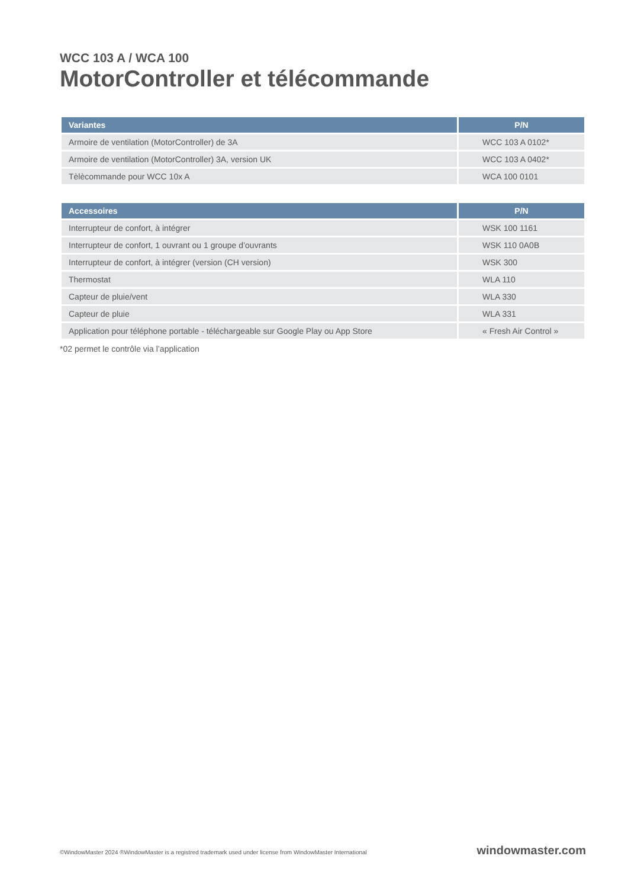WCC 103 A / WCA 100
MotorController et télécommande
| Variantes | P/N |
| --- | --- |
| Armoire de ventilation (MotorController) de 3A | WCC 103 A 0102* |
| Armoire de ventilation (MotorController) 3A, version UK | WCC 103 A 0402* |
| Tèlècommande pour WCC 10x A | WCA 100 0101 |
| Accessoires | P/N |
| --- | --- |
| Interrupteur de confort, à intégrer | WSK 100 1161 |
| Interrupteur de confort, 1 ouvrant ou 1 groupe d’ouvrants | WSK 110 0A0B |
| Interrupteur de confort, à intégrer (version (CH version) | WSK 300 |
| Thermostat | WLA 110 |
| Capteur de pluie/vent | WLA 330 |
| Capteur de pluie | WLA 331 |
| Application pour téléphone portable - téléchargeable sur Google Play ou App Store | « Fresh Air Control » |
*02 permet le contrôle via l’application
©WindowMaster 2024 ®WindowMaster is a registred trademark used under license from WindowMaster International windowmaster.com